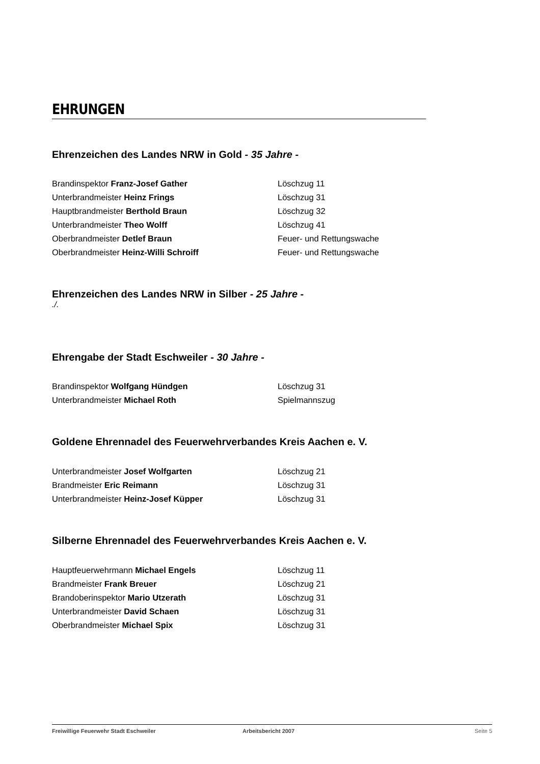EHRUNGEN
Ehrenzeichen des Landes NRW in Gold - 35 Jahre -
Brandinspektor Franz-Josef Gather Löschzug 11
Unterbrandmeister Heinz Frings Löschzug 31
Hauptbrandmeister Berthold Braun Löschzug 32
Unterbrandmeister Theo Wolff Löschzug 41
Oberbrandmeister Detlef Braun Feuer- und Rettungswache
Oberbrandmeister Heinz-Willi Schroiff Feuer- und Rettungswache
Ehrenzeichen des Landes NRW in Silber - 25 Jahre -
./.
Ehrengabe der Stadt Eschweiler - 30 Jahre -
Brandinspektor Wolfgang Hündgen Löschzug 31
Unterbrandmeister Michael Roth Spielmannszug
Goldene Ehrennadel des Feuerwehrverbandes Kreis Aachen e. V.
Unterbrandmeister Josef Wolfgarten Löschzug 21
Brandmeister Eric Reimann Löschzug 31
Unterbrandmeister Heinz-Josef Küpper Löschzug 31
Silberne Ehrennadel des Feuerwehrverbandes Kreis Aachen e. V.
Hauptfeuerwehrmann Michael Engels Löschzug 11
Brandmeister Frank Breuer Löschzug 21
Brandoberinspektor Mario Utzerath Löschzug 31
Unterbrandmeister David Schaen Löschzug 31
Oberbrandmeister Michael Spix Löschzug 31
Freiwillige Feuerwehr Stadt Eschweiler Arbeitsbericht 2007 Seite 5